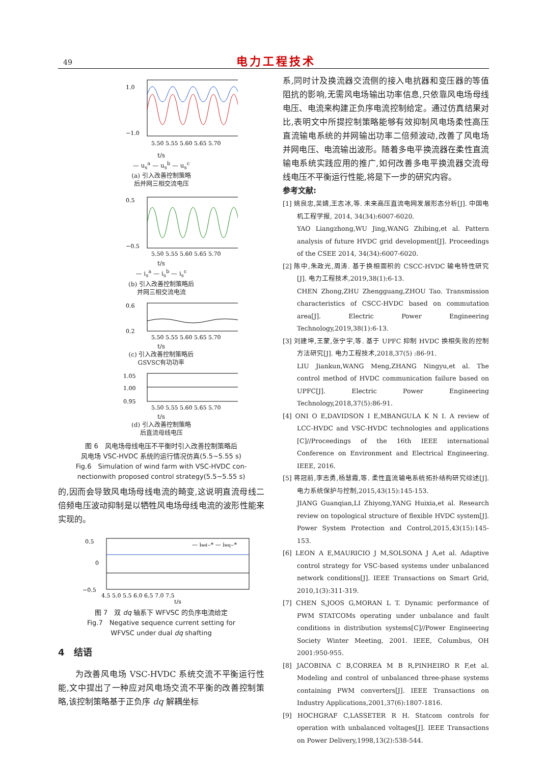49 电力工程技术
1.0
−1.0
5.50 5.55 5.60 5.65 5.70
t/s
— u<sub>s</sub><sup>a</sup> — u<sub>s</sub><sup>b</sup> — u<sub>s</sub><sup>c</sup>
(a) 引入改善控制策略
后并网三相交流电压
0.5
−0.5
5.50 5.55 5.60 5.65 5.70
t/s
— i<sub>s</sub><sup>a</sup> — i<sub>s</sub><sup>b</sup> — i<sub>s</sub><sup>c</sup>
(b) 引入改善控制策略后
并网三相交流电流
0.6
0.2
5.50 5.55 5.60 5.65 5.70
t/s
(c) 引入改善控制策略后
GSVSC有功功率
1.05
1.00
0.95
5.50 5.55 5.60 5.65 5.70
t/s
(d) 引入改善控制策略
后直流母线电压
图 6　风电场母线电压不平衡时引入改善控制策略后
风电场 VSC-HVDC 系统的运行情况仿真(5.5~5.55 s)
Fig.6　Simulation of wind farm with VSC-HVDC con-
nectionwith proposed control strategy(5.5~5.55 s)
的,因而会导致风电场母线电流的畸变,这说明直流母线二倍频电压波动抑制是以牺牲风电场母线电流的波形性能来实现的。
0.5
0
−0.5
— iwd−* — iwq−*
4.5 5.0 5.5 6.0 6.5 7.0 7.5
t/s
图 7　双 dq 轴系下 WFVSC 的负序电流给定
Fig.7　Negative sequence current setting for
WFVSC under dual dq shafting
4　结语
　　为改善风电场 VSC-HVDC 系统交流不平衡运行性能,文中提出了一种应对风电场交流不平衡的改善控制策略,该控制策略基于正负序 dq 解耦坐标
系,同时计及换流器交流侧的接入电抗器和变压器的等值阻抗的影响,无需风电场输出功率信息,只依靠风电场母线电压、电流来构建正负序电流控制给定。通过仿真结果对比,表明文中所提控制策略能够有效抑制风电场柔性高压直流输电系统的并网输出功率二倍频波动,改善了风电场并网电压、电流输出波形。随着多电平换流器在柔性直流输电系统实践应用的推广,如何改善多电平换流器交流母线电压不平衡运行性能,将是下一步的研究内容。
参考文献:
[1] 姚良忠,吴婧,王志冰,等. 未来高压直流电网发展形态分析[J]. 中国电机工程学报, 2014, 34(34):6007-6020.
YAO Liangzhong,WU Jing,WANG Zhibing,et al. Pattern analysis of future HVDC grid development[J]. Proceedings of the CSEE 2014, 34(34):6007-6020.
[2] 陈中,朱政光,周涛. 基于换相面积的 CSCC-HVDC 输电特性研究[J]. 电力工程技术,2019,38(1):6-13.
CHEN Zhong,ZHU Zhengguang,ZHOU Tao. Transmission characteristics of CSCC-HVDC based on commutation area[J]. Electric Power Engineering Technology,2019,38(1):6-13.
[3] 刘建坤,王蒙,张宁宇,等. 基于 UPFC 抑制 HVDC 换相失败的控制方法研究[J]. 电力工程技术,2018,37(5) :86-91.
LIU Jiankun,WANG Meng,ZHANG Ningyu,et al. The control method of HVDC communication failure based on UPFC[J]. Electric Power Engineering Technology,2018,37(5):86-91.
[4] ONI O E,DAVIDSON I E,MBANGULA K N I. A review of LCC-HVDC and VSC-HVDC technologies and applications [C]//Proceedings of the 16th IEEE international Conference on Environment and Electrical Engineering. IEEE, 2016.
[5] 蒋冠前,李志勇,杨慧霞,等. 柔性直流输电系统拓扑结构研究综述[J]. 电力系统保护与控制,2015,43(15):145-153.
JIANG Guanqian,LI Zhiyong,YANG Huixia,et al. Research review on topological structure of flexible HVDC system[J]. Power System Protection and Control,2015,43(15):145-153.
[6] LEON A E,MAURICIO J M,SOLSONA J A,et al. Adaptive control strategy for VSC-based systems under unbalanced network conditions[J]. IEEE Transactions on Smart Grid, 2010,1(3):311-319.
[7] CHEN S,JOOS G,MORAN L T. Dynamic performance of PWM STATCOMs operating under unbalance and fault conditions in distribution systems[C]//Power Engineering Society Winter Meeting, 2001. IEEE, Columbus, OH 2001:950-955.
[8] JACOBINA C B,CORREA M B R,PINHEIRO R F,et al. Modeling and control of unbalanced three-phase systems containing PWM converters[J]. IEEE Transactions on Industry Applications,2001,37(6):1807-1816.
[9] HOCHGRAF C,LASSETER R H. Statcom controls for operation with unbalanced voltages[J]. IEEE Transactions on Power Delivery,1998,13(2):538-544.